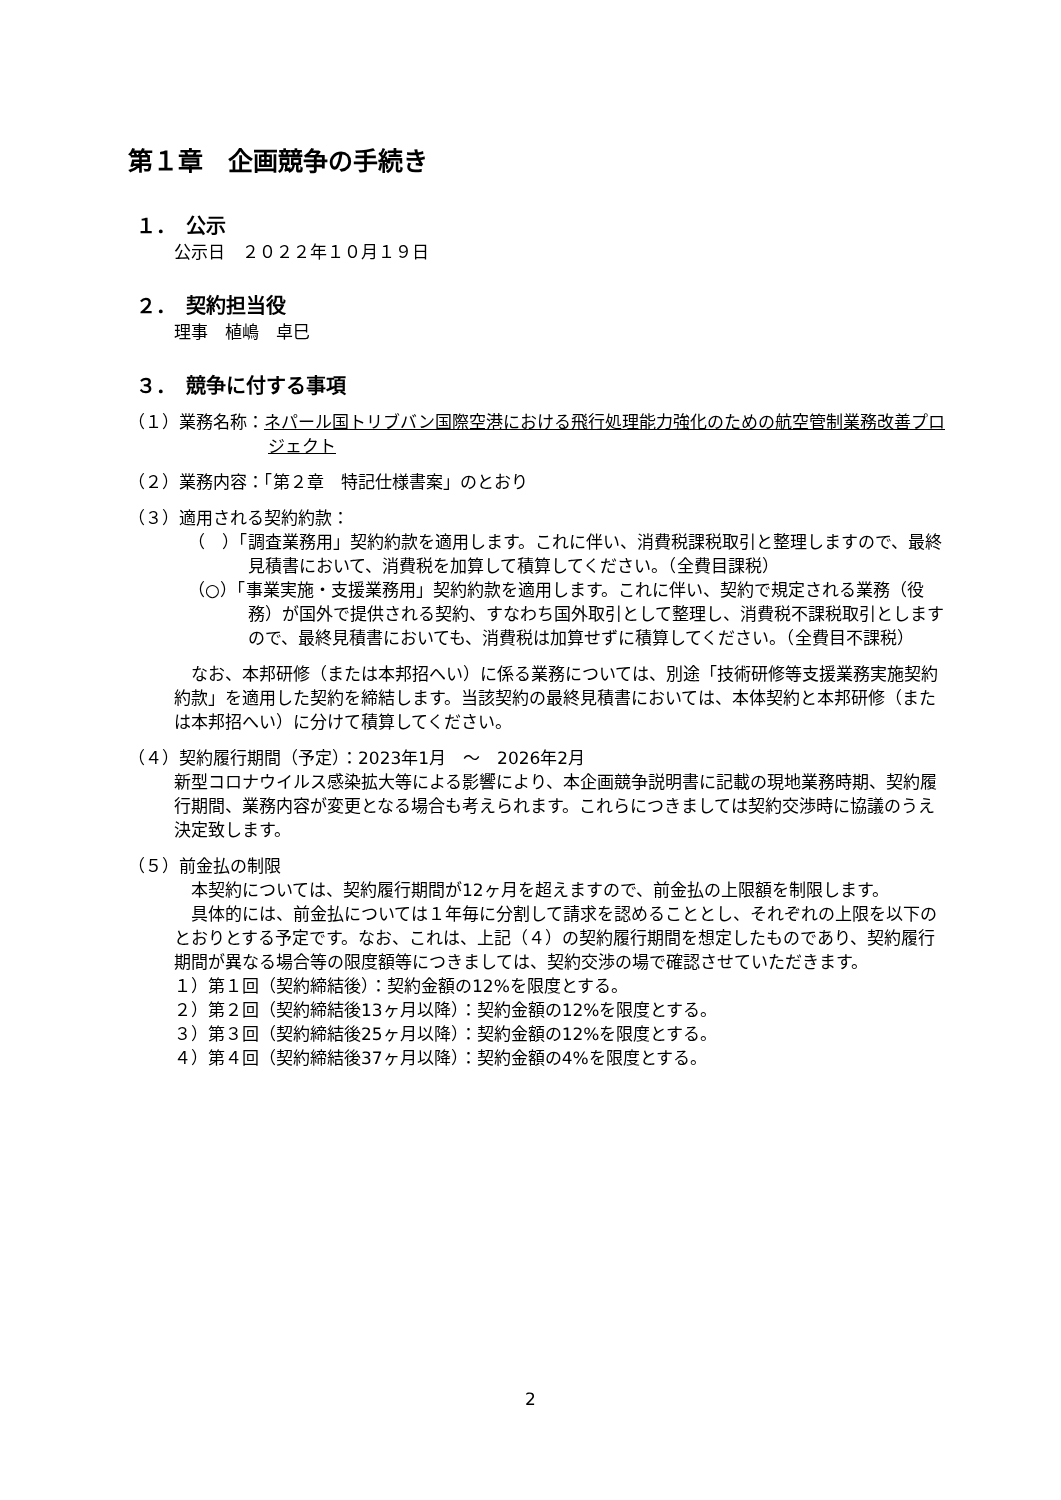第１章　企画競争の手続き
１．　公示
公示日　２０２２年１０月１９日
２．　契約担当役
理事　植嶋　卓巳
３．　競争に付する事項
（１）業務名称：ネパール国トリブバン国際空港における飛行処理能力強化のための航空管制業務改善プロジェクト
（２）業務内容：「第２章　特記仕様書案」のとおり
（３）適用される契約約款：
（　）「調査業務用」契約約款を適用します。これに伴い、消費税課税取引と整理しますので、最終見積書において、消費税を加算して積算してください。（全費目課税）
（○）「事業実施・支援業務用」契約約款を適用します。これに伴い、契約で規定される業務（役務）が国外で提供される契約、すなわち国外取引として整理し、消費税不課税取引としますので、最終見積書においても、消費税は加算せずに積算してください。（全費目不課税）
なお、本邦研修（または本邦招へい）に係る業務については、別途「技術研修等支援業務実施契約約款」を適用した契約を締結します。当該契約の最終見積書においては、本体契約と本邦研修（または本邦招へい）に分けて積算してください。
（４）契約履行期間（予定）：2023年1月　～　2026年2月
新型コロナウイルス感染拡大等による影響により、本企画競争説明書に記載の現地業務時期、契約履行期間、業務内容が変更となる場合も考えられます。これらにつきましては契約交渉時に協議のうえ決定致します。
（５）前金払の制限
本契約については、契約履行期間が12ヶ月を超えますので、前金払の上限額を制限します。
具体的には、前金払については１年毎に分割して請求を認めることとし、それぞれの上限を以下のとおりとする予定です。なお、これは、上記（４）の契約履行期間を想定したものであり、契約履行期間が異なる場合等の限度額等につきましては、契約交渉の場で確認させていただきます。
１）第１回（契約締結後）：契約金額の12%を限度とする。
２）第２回（契約締結後13ヶ月以降）：契約金額の12%を限度とする。
３）第３回（契約締結後25ヶ月以降）：契約金額の12%を限度とする。
４）第４回（契約締結後37ヶ月以降）：契約金額の4%を限度とする。
2